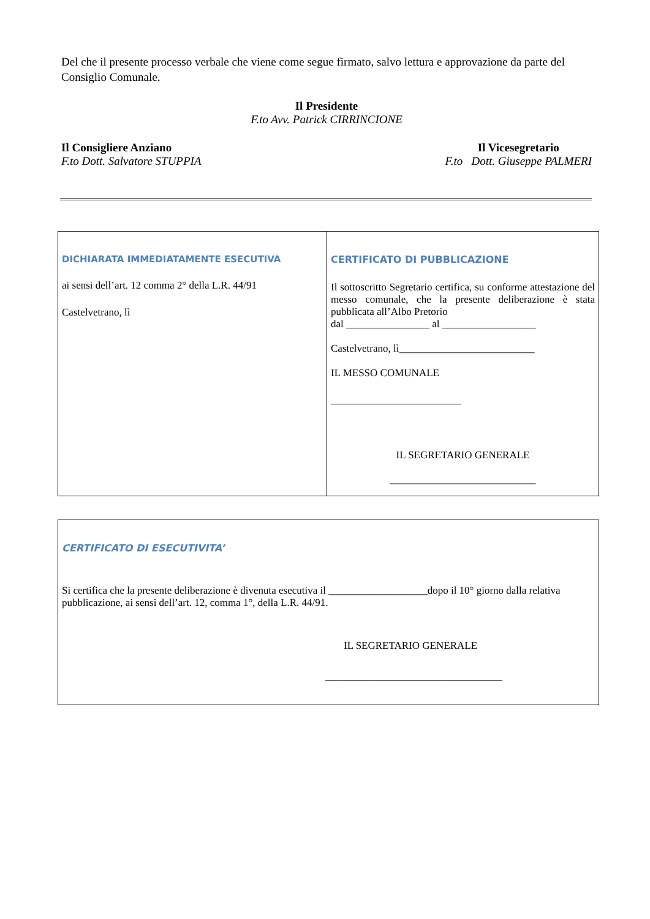Del che il presente processo verbale che viene come segue firmato, salvo lettura e approvazione da parte del Consiglio Comunale.
Il Presidente
F.to Avv. Patrick CIRRINCIONE
Il Consigliere Anziano
F.to Dott. Salvatore STUPPIA
Il Vicesegretario
F.to Dott. Giuseppe PALMERI
| DICHIARATA IMMEDIATAMENTE ESECUTIVA ai sensi dell’art. 12 comma 2° della L.R. 44/91 Castelvetrano, lì | CERTIFICATO DI PUBBLICAZIONE Il sottoscritto Segretario certifica, su conforme attestazione del messo comunale, che la presente deliberazione è stata pubblicata all’Albo Pretorio dal ________________ al __________________ Castelvetrano, lì__________________________ IL MESSO COMUNALE _________________________ IL SEGRETARIO GENERALE ____________________________ |
| CERTIFICATO DI ESECUTIVITA’ Si certifica che la presente deliberazione è divenuta esecutiva il ___________________dopo il 10° giorno dalla relativa pubblicazione, ai sensi dell’art. 12, comma 1°, della L.R. 44/91. IL SEGRETARIO GENERALE __________________________________ |